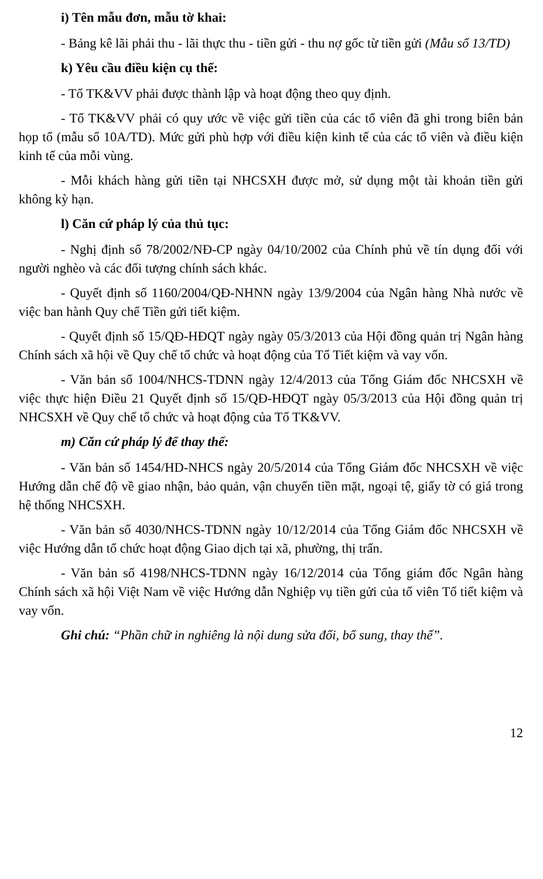i) Tên mẫu đơn, mẫu tờ khai:
- Bảng kê lãi phải thu - lãi thực thu - tiền gửi - thu nợ gốc từ tiền gửi (Mẫu số 13/TD)
k) Yêu cầu điều kiện cụ thể:
- Tổ TK&VV phải được thành lập và hoạt động theo quy định.
- Tổ TK&VV phải có quy ước về việc gửi tiền của các tổ viên đã ghi trong biên bản họp tổ (mẫu số 10A/TD). Mức gửi phù hợp với điều kiện kinh tế của các tổ viên và điều kiện kinh tế của mỗi vùng.
- Mỗi khách hàng gửi tiền tại NHCSXH được mở, sử dụng một tài khoản tiền gửi không kỳ hạn.
l) Căn cứ pháp lý của thủ tục:
- Nghị định số 78/2002/NĐ-CP ngày 04/10/2002 của Chính phủ về tín dụng đối với người nghèo và các đối tượng chính sách khác.
- Quyết định số 1160/2004/QĐ-NHNN ngày 13/9/2004 của Ngân hàng Nhà nước về việc ban hành Quy chế Tiền gửi tiết kiệm.
- Quyết định số 15/QĐ-HĐQT ngày ngày 05/3/2013 của Hội đồng quản trị Ngân hàng Chính sách xã hội về Quy chế tổ chức và hoạt động của Tổ Tiết kiệm và vay vốn.
- Văn bản số 1004/NHCS-TDNN ngày 12/4/2013 của Tổng Giám đốc NHCSXH về việc thực hiện Điều 21 Quyết định số 15/QĐ-HĐQT ngày 05/3/2013 của Hội đồng quản trị NHCSXH về Quy chế tổ chức và hoạt động của Tổ TK&VV.
m) Căn cứ pháp lý để thay thế:
- Văn bản số 1454/HD-NHCS ngày 20/5/2014 của Tổng Giám đốc NHCSXH về việc Hướng dẫn chế độ về giao nhận, bảo quản, vận chuyển tiền mặt, ngoại tệ, giấy tờ có giá trong hệ thống NHCSXH.
- Văn bản số 4030/NHCS-TDNN ngày 10/12/2014 của Tổng Giám đốc NHCSXH về việc Hướng dẫn tổ chức hoạt động Giao dịch tại xã, phường, thị trấn.
- Văn bản số 4198/NHCS-TDNN ngày 16/12/2014 của Tổng giám đốc Ngân hàng Chính sách xã hội Việt Nam về việc Hướng dẫn Nghiệp vụ tiền gửi của tổ viên Tổ tiết kiệm và vay vốn.
Ghi chú: “Phần chữ in nghiêng là nội dung sửa đổi, bổ sung, thay thế”.
12